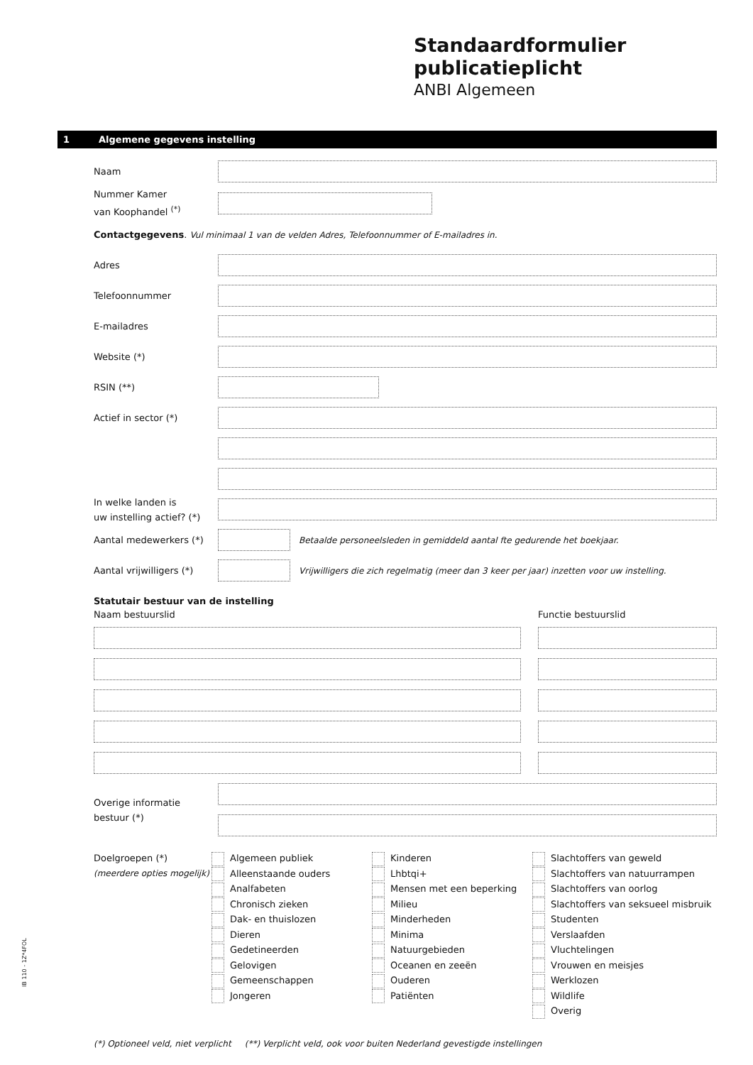Standaardformulier
publicatieplicht
ANBI Algemeen
1 Algemene gegevens instelling
Naam
Nummer Kamer
van Koophandel <sup>(*)</sup>
Contactgegevens. Vul minimaal 1 van de velden Adres, Telefoonnummer of E-mailadres in.
Adres
Telefoonnummer
E-mailadres
Website (*)
RSIN (**)
Actief in sector (*)
In welke landen is
uw instelling actief? (*)
Aantal medewerkers (*)
Betaalde personeelsleden in gemiddeld aantal fte gedurende het boekjaar.
Aantal vrijwilligers (*)
Vrijwilligers die zich regelmatig (meer dan 3 keer per jaar) inzetten voor uw instelling.
Statutair bestuur van de instelling
Naam bestuurslid Functie bestuurslid
Overige informatie
bestuur (*)
Doelgroepen (*)
(meerdere opties mogelijk)
Algemeen publiek
Alleenstaande ouders
Analfabeten
Chronisch zieken
Dak- en thuislozen
Dieren
Gedetineerden
Gelovigen
Gemeenschappen
Jongeren
Kinderen
Lhbtqi+
Mensen met een beperking
Milieu
Minderheden
Minima
Natuurgebieden
Oceanen en zeeën
Ouderen
Patiënten
Slachtoffers van geweld
Slachtoffers van natuurrampen
Slachtoffers van oorlog
Slachtoffers van seksueel misbruik
Studenten
Verslaafden
Vluchtelingen
Vrouwen en meisjes
Werklozen
Wildlife
Overig
(*) Optioneel veld, niet verplicht (**) Verplicht veld, ook voor buiten Nederland gevestigde instellingen
IB 110 - 1Z*4FOL